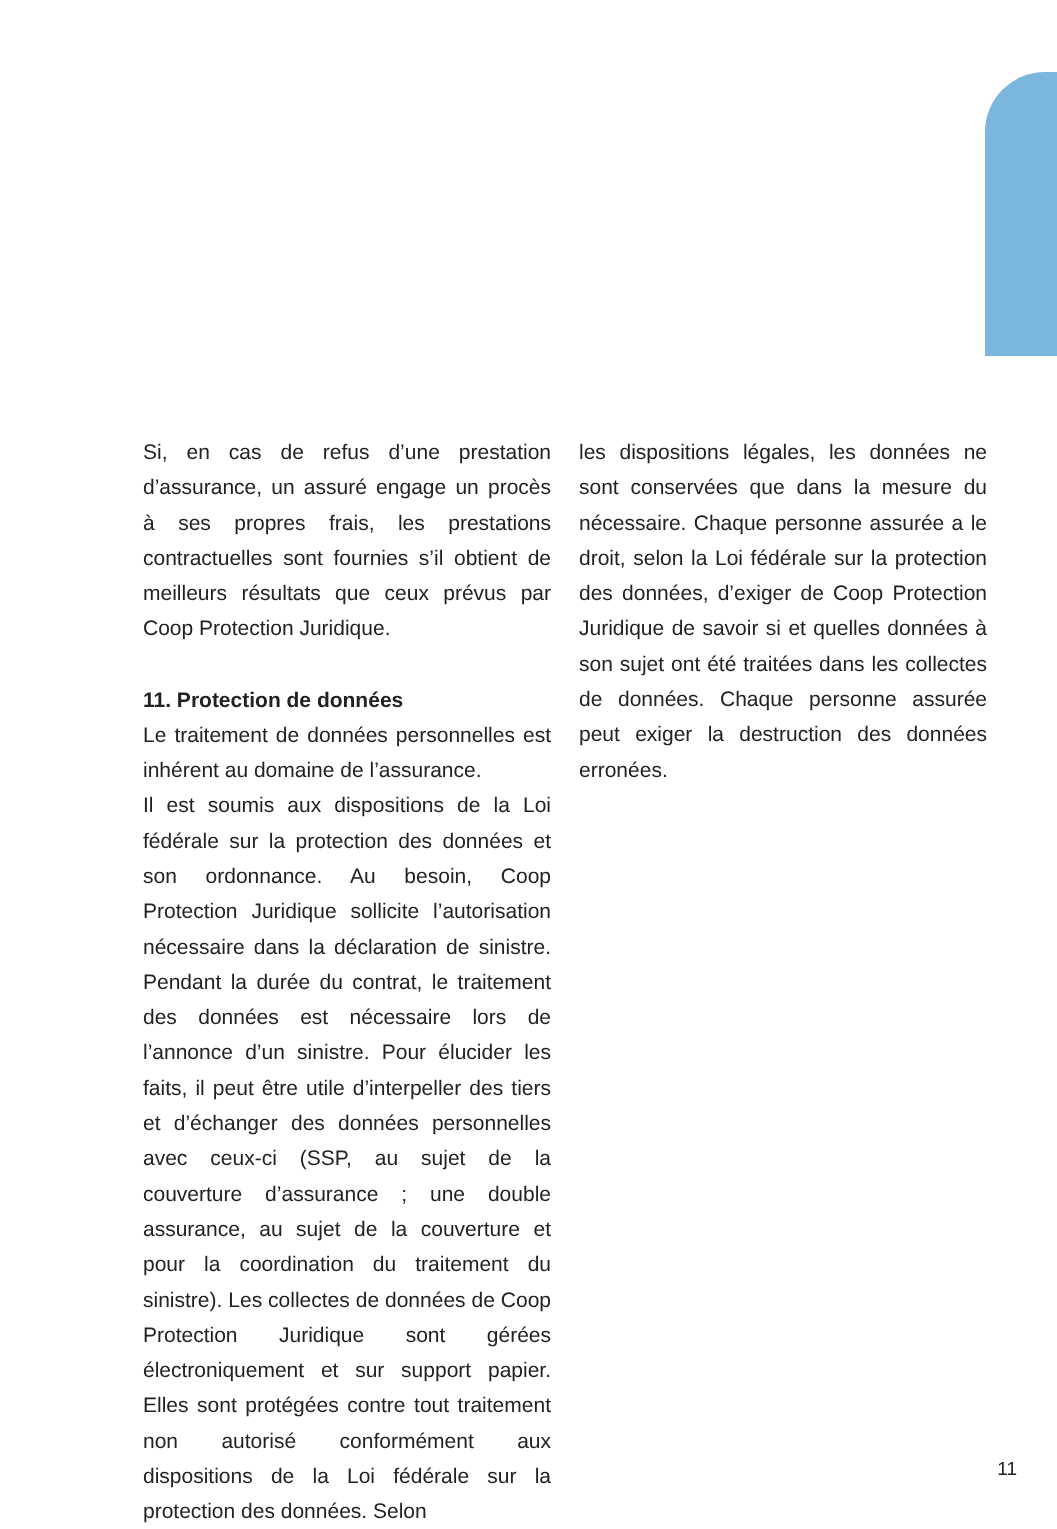Si, en cas de refus d’une prestation d’assurance, un assuré engage un procès à ses propres frais, les prestations contractuelles sont fournies s’il obtient de meilleurs résultats que ceux prévus par Coop Protection Juridique.
11. Protection de données
Le traitement de données personnelles est inhérent au domaine de l’assurance.
Il est soumis aux dispositions de la Loi fédérale sur la protection des données et son ordonnance. Au besoin, Coop Protection Juridique sollicite l’autorisation nécessaire dans la déclaration de sinistre. Pendant la durée du contrat, le traitement des données est nécessaire lors de l’annonce d’un sinistre. Pour élucider les faits, il peut être utile d’interpeller des tiers et d’échanger des données personnelles avec ceux-ci (SSP, au sujet de la couverture d’assurance ; une double assurance, au sujet de la couverture et pour la coordination du traitement du sinistre). Les collectes de données de Coop Protection Juridique sont gérées électroniquement et sur support papier. Elles sont protégées contre tout traitement non autorisé conformément aux dispositions de la Loi fédérale sur la protection des données. Selon
les dispositions légales, les données ne sont conservées que dans la mesure du nécessaire. Chaque personne assurée a le droit, selon la Loi fédérale sur la protection des données, d’exiger de Coop Protection Juridique de savoir si et quelles données à son sujet ont été traitées dans les collectes de données. Chaque personne assurée peut exiger la destruction des données erronées.
11